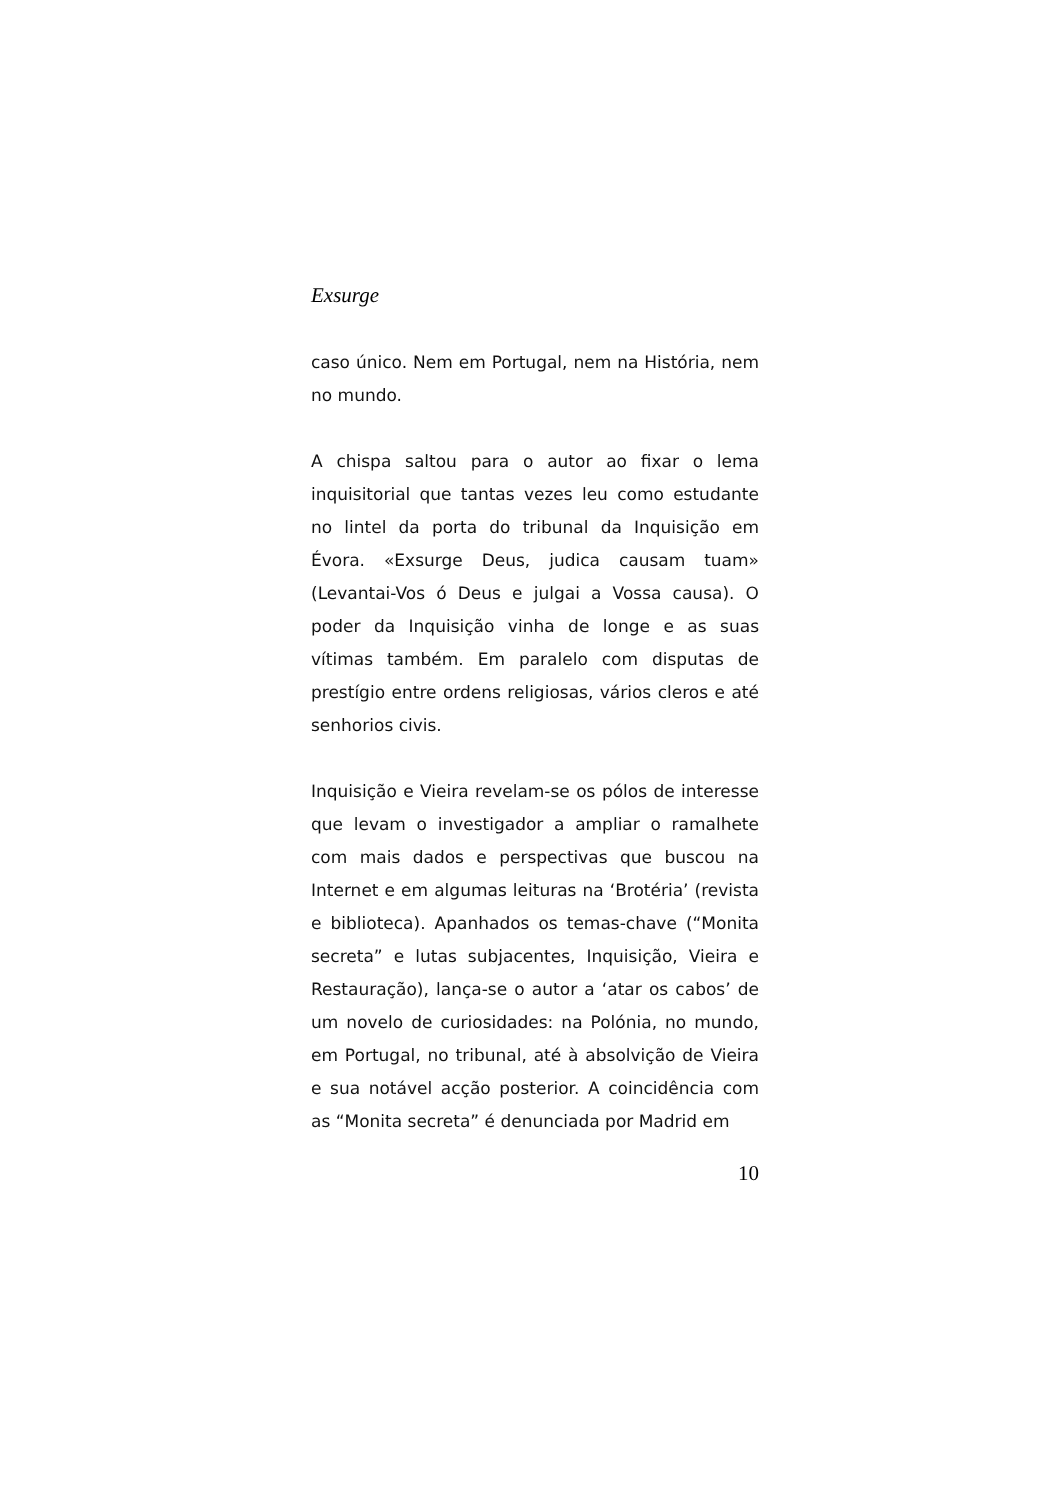Exsurge
caso único. Nem em Portugal, nem na História, nem no mundo.
A chispa saltou para o autor ao fixar o lema inquisitorial que tantas vezes leu como estudante no lintel da porta do tribunal da Inquisição em Évora. «Exsurge Deus, judica causam tuam» (Levantai-Vos ó Deus e julgai a Vossa causa). O poder da Inquisição vinha de longe e as suas vítimas também. Em paralelo com disputas de prestígio entre ordens religiosas, vários cleros e até senhorios civis.
Inquisição e Vieira revelam-se os pólos de interesse que levam o investigador a ampliar o ramalhete com mais dados e perspectivas que buscou na Internet e em algumas leituras na ‘Brotéria’ (revista e biblioteca). Apanhados os temas-chave (“Monita secreta” e lutas subjacentes, Inquisição, Vieira e Restauração), lança-se o autor a ‘atar os cabos’ de um novelo de curiosidades: na Polónia, no mundo, em Portugal, no tribunal, até à absolvição de Vieira e sua notável acção posterior. A coincidência com as “Monita secreta” é denunciada por Madrid em
10